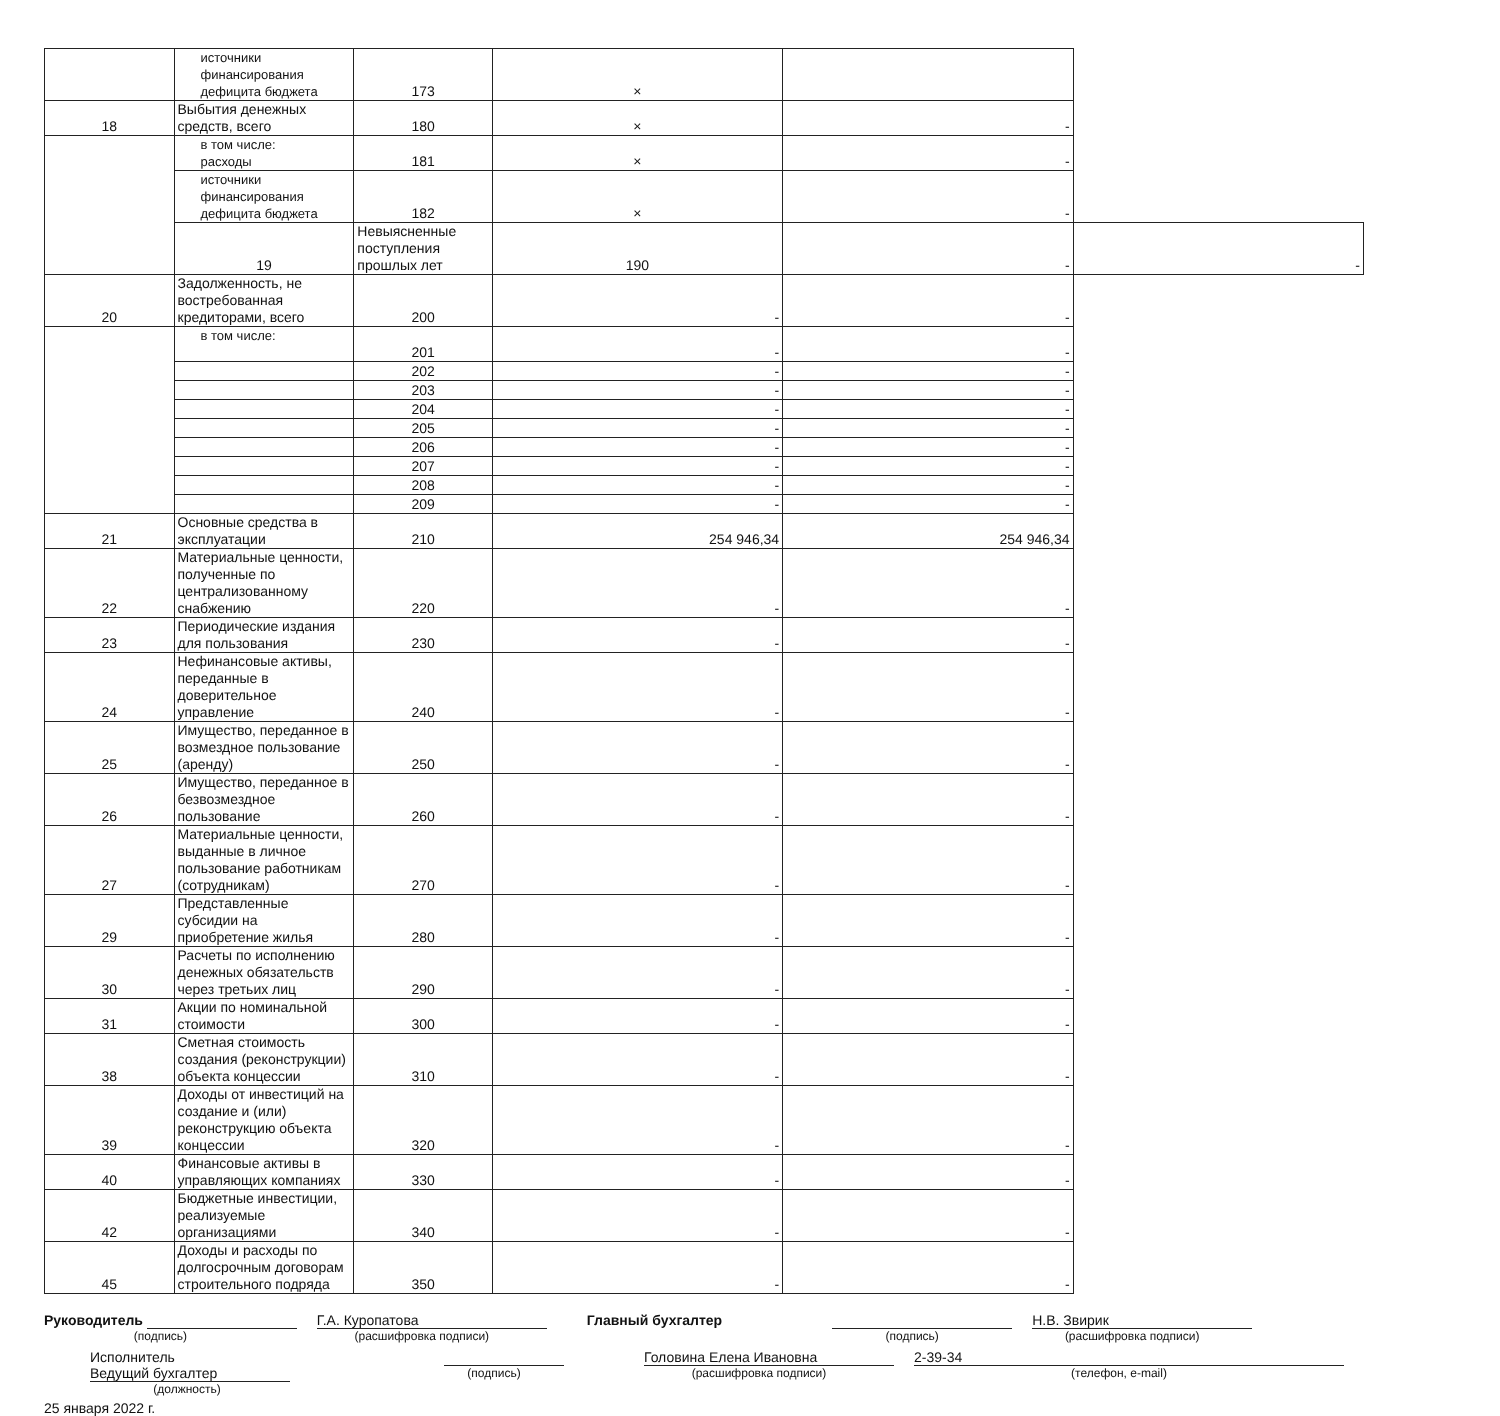| | источники финансирования дефицита бюджета | 173 | × | | |
| 18 | Выбытия денежных средств, всего | 180 | × | - | |
| | в том числе: расходы | 181 | × | - | |
| | источники финансирования дефицита бюджета | 182 | × | - | |
| | 19 | Невыясненные поступления прошлых лет | 190 | - | - |
| 20 | Задолженность, не востребованная кредиторами, всего | 200 | - | - | |
| | в том числе: | 201 | - | - | |
| | | 202 | - | - | |
| | | 203 | - | - | |
| | | 204 | - | - | |
| | | 205 | - | - | |
| | | 206 | - | - | |
| | | 207 | - | - | |
| | | 208 | - | - | |
| | | 209 | - | - | |
| 21 | Основные средства в эксплуатации | 210 | 254 946,34 | 254 946,34 | |
| 22 | Материальные ценности, полученные по централизованному снабжению | 220 | - | - | |
| 23 | Периодические издания для пользования | 230 | - | - | |
| 24 | Нефинансовые активы, переданные в доверительное управление | 240 | - | - | |
| 25 | Имущество, переданное в возмездное пользование (аренду) | 250 | - | - | |
| 26 | Имущество, переданное в безвозмездное пользование | 260 | - | - | |
| 27 | Материальные ценности, выданные в личное пользование работникам (сотрудникам) | 270 | - | - | |
| 29 | Представленные субсидии на приобретение жилья | 280 | - | - | |
| 30 | Расчеты по исполнению денежных обязательств через третьих лиц | 290 | - | - | |
| 31 | Акции по номинальной стоимости | 300 | - | - | |
| 38 | Сметная стоимость создания (реконструкции) объекта концессии | 310 | - | - | |
| 39 | Доходы от инвестиций на создание и (или) реконструкцию объекта концессии | 320 | - | - | |
| 40 | Финансовые активы в управляющих компаниях | 330 | - | - | |
| 42 | Бюджетные инвестиции, реализуемые организациями | 340 | - | - | |
| 45 | Доходы и расходы по долгосрочным договорам строительного подряда | 350 | - | - | |
Руководитель
(подпись)
Г.А. Куропатова
(расшифровка подписи)
Главный бухгалтер
(подпись)
Н.В. Звирик
(расшифровка подписи)
Исполнитель Ведущий бухгалтер
(должность)
(подпись)
Головина Елена Ивановна
(расшифровка подписи)
2-39-34
(телефон, e-mail)
25 января 2022 г.